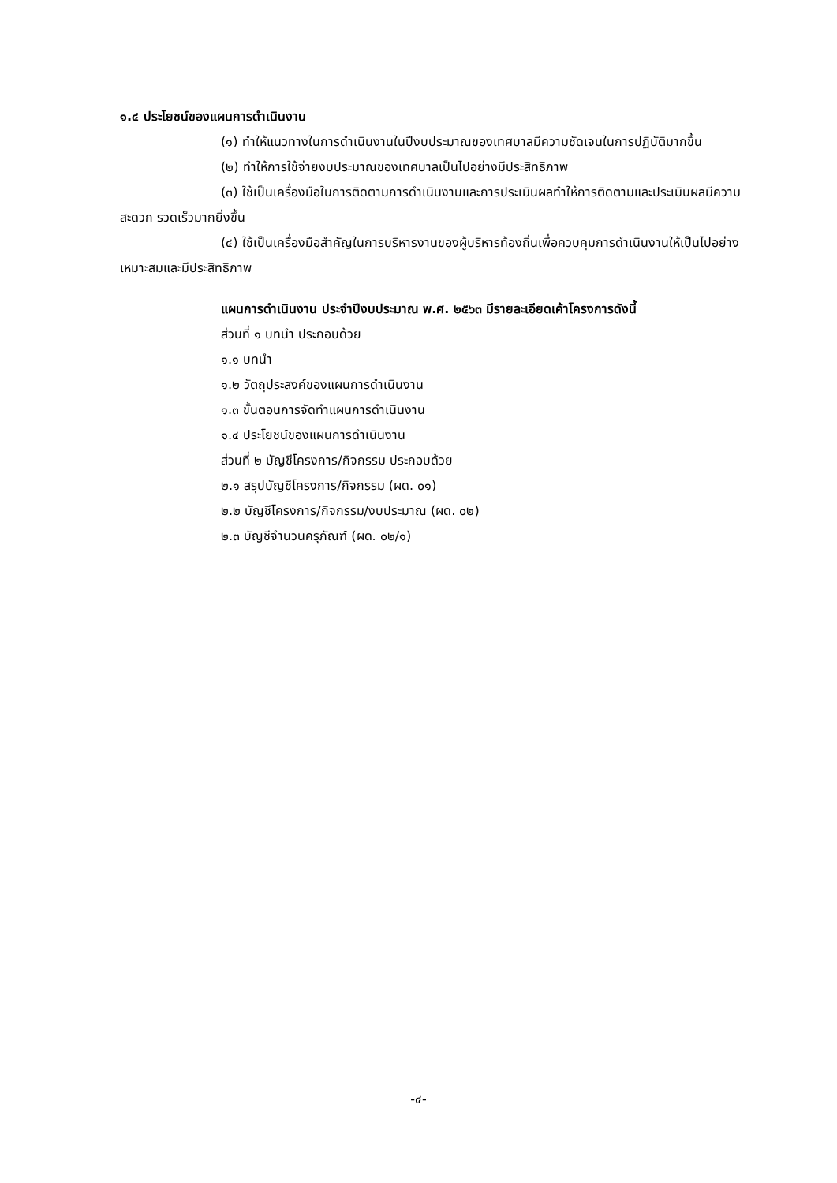๑.๔ ประโยชน์ของแผนการดำเนินงาน
(๑) ทำให้แนวทางในการดำเนินงานในปีงบประมาณของเทศบาลมีความชัดเจนในการปฏิบัติมากขึ้น
(๒) ทำให้การใช้จ่ายงบประมาณของเทศบาลเป็นไปอย่างมีประสิทธิภาพ
(๓) ใช้เป็นเครื่องมือในการติดตามการดำเนินงานและการประเมินผลทำให้การติดตามและประเมินผลมีความสะดวก รวดเร็วมากยิ่งขึ้น
(๔) ใช้เป็นเครื่องมือสำคัญในการบริหารงานของผู้บริหารท้องถิ่นเพื่อควบคุมการดำเนินงานให้เป็นไปอย่างเหมาะสมและมีประสิทธิภาพ
แผนการดำเนินงาน ประจำปีงบประมาณ พ.ศ. ๒๕๖๓ มีรายละเอียดเค้าโครงการดังนี้
ส่วนที่ ๑ บทนำ ประกอบด้วย
๑.๑ บทนำ
๑.๒ วัตถุประสงค์ของแผนการดำเนินงาน
๑.๓ ขั้นตอนการจัดทำแผนการดำเนินงาน
๑.๔ ประโยชน์ของแผนการดำเนินงาน
ส่วนที่ ๒ บัญชีโครงการ/กิจกรรม ประกอบด้วย
๒.๑ สรุปบัญชีโครงการ/กิจกรรม (ผด. ๐๑)
๒.๒ บัญชีโครงการ/กิจกรรม/งบประมาณ (ผด. ๐๒)
๒.๓ บัญชีจำนวนครุภัณฑ์ (ผด. ๐๒/๑)
-๔-